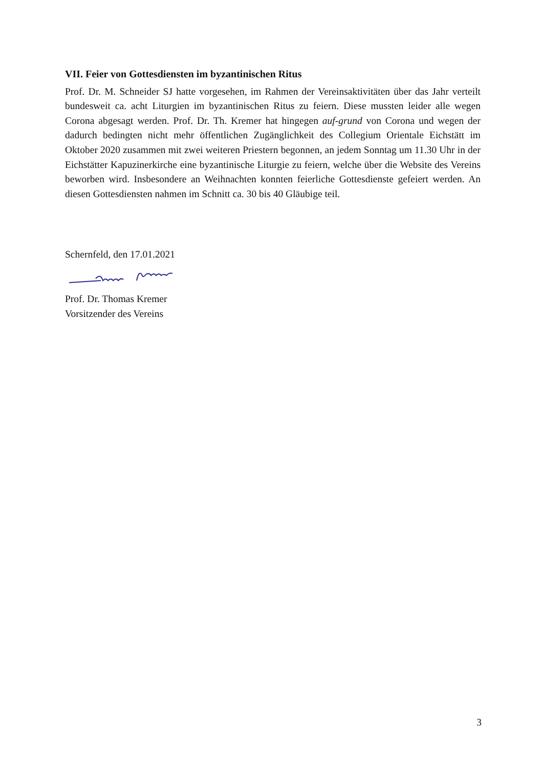VII. Feier von Gottesdiensten im byzantinischen Ritus
Prof. Dr. M. Schneider SJ hatte vorgesehen, im Rahmen der Vereinsaktivitäten über das Jahr verteilt bundesweit ca. acht Liturgien im byzantinischen Ritus zu feiern. Diese muss­ten leider alle wegen Corona abgesagt werden. Prof. Dr. Th. Kremer hat hingegen auf-grund von Corona und wegen der dadurch bedingten nicht mehr öffentlichen Zugäng­lichkeit des Collegium Orientale Eichstätt im Oktober 2020 zusammen mit zwei weiteren Priestern begonnen, an jedem Sonntag um 11.30 Uhr in der Eichstätter Kapuzinerkirche eine byzantinische Liturgie zu feiern, welche über die Website des Vereins beworben wird. Insbesondere an Weihnachten konnten feierliche Gottesdienste gefeiert werden. An diesen Gottesdiensten nahmen im Schnitt ca. 30 bis 40 Gläubige teil.
Schernfeld, den 17.01.2021
Prof. Dr. Thomas Kremer
Vorsitzender des Vereins
3